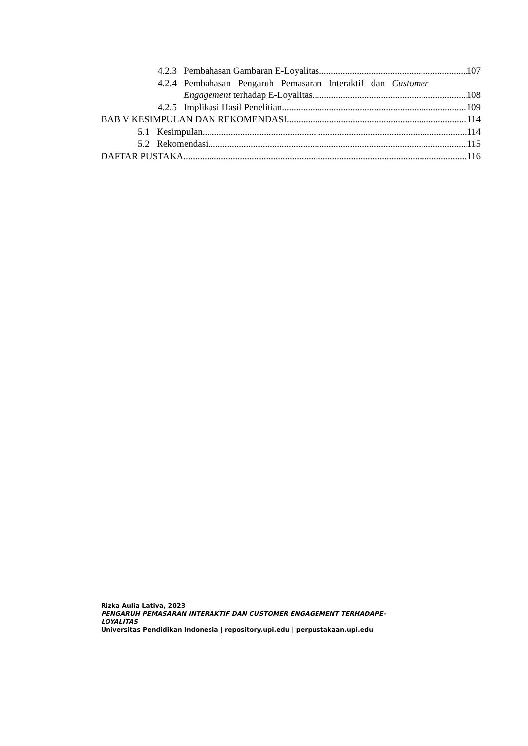4.2.3 Pembahasan Gambaran E-Loyalitas 107
4.2.4 Pembahasan Pengaruh Pemasaran Interaktif dan Customer
Engagement terhadap E-Loyalitas. 108
4.2.5 Implikasi Hasil Penelitian 109
BAB V KESIMPULAN DAN REKOMENDASI 114
5.1 Kesimpulan 114
5.2 Rekomendasi 115
DAFTAR PUSTAKA 116
Rizka Aulia Lativa, 2023
PENGARUH PEMASARAN INTERAKTIF DAN CUSTOMER ENGAGEMENT TERHADAPE-LOYALITAS
Universitas Pendidikan Indonesia | repository.upi.edu | perpustakaan.upi.edu